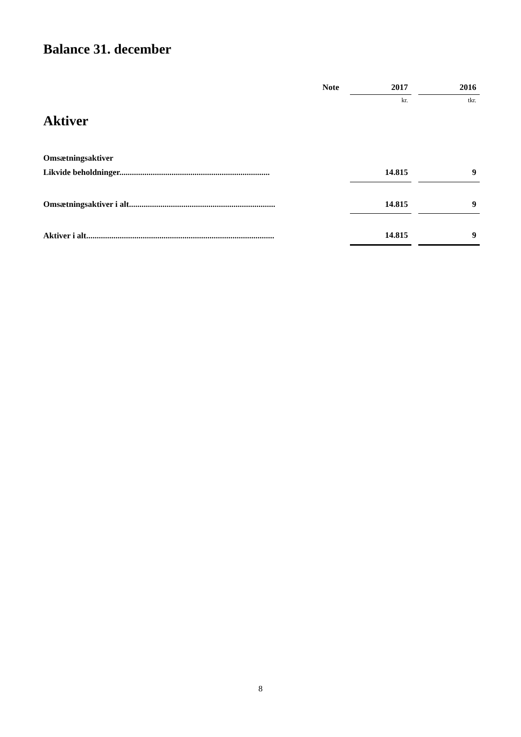Balance 31. december
| | Note | 2017 | | 2016 |
| --- | --- | --- | --- | --- |
| | | kr. | | tkr. |
| Aktiver | | | | |
| Omsætningsaktiver | | | | |
| Likvide beholdninger........................................................................ | | 14.815 | | 9 |
| Omsætningsaktiver i alt...................................................................... | | 14.815 | | 9 |
| Aktiver i alt.......................................................................................... | | 14.815 | | 9 |
8